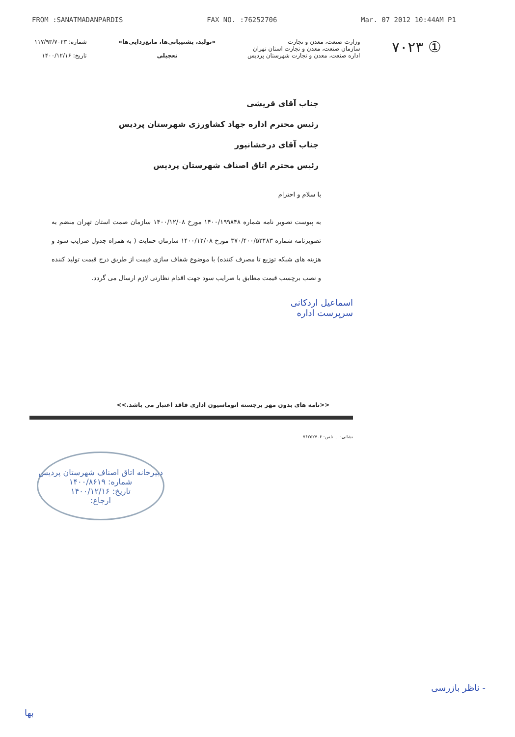FROM :SANATMADANPARDIS FAX NO. :76252706 Mar. 07 2012 10:44AM P1
شماره: ۱۱۷/۹۳/۷۰۲۳
تاریخ: ۱۴۰۰/۱۲/۱۶
«تولید، پشتیبانی‌ها، مانع‌زدایی‌ها»
تعجیلی
وزارت صنعت، معدن و تجارت
سازمان صنعت، معدن و تجارت استان تهران
اداره صنعت، معدن و تجارت شهرستان پردیس
۷۰۲۳ ①
جناب آقای قریشی
رئیس محترم اداره جهاد کشاورزی شهرستان پردیس
جناب آقای درخشانپور
رئیس محترم اتاق اصناف شهرستان پردیس
با سلام و احترام
به پیوست تصویر نامه شماره ۱۴۰۰/۱۹۹۸۴۸ مورخ ۱۴۰۰/۱۲/۰۸ سازمان صمت استان تهران منضم به تصویرنامه شماره ۳۷۰/۴۰۰/۵۳۴۸۳ مورخ ۱۴۰۰/۱۲/۰۸ سازمان حمایت ( به همراه جدول ضرایب سود و هزینه های شبکه توزیع تا مصرف کننده) با موضوع شفاف سازی قیمت از طریق درج قیمت تولید کننده و نصب برچسب قیمت مطابق با ضرایب سود جهت اقدام نظارتی لازم ارسال می گردد.
اسماعیل اردکانی
سرپرست اداره
<<نامه های بدون مهر برجسته اتوماسیون اداری فاقد اعتبار می باشد.>>
نشانی: ... تلفن: ۷۶۲۵۲۷۰۶
دبیرخانه اتاق اصناف شهرستان پردیس
شماره: ۱۴۰۰/۸۶۱۹
تاریخ: ۱۴۰۰/۱۲/۱۶
ارجاع:
- ناظر بازرسی
بها